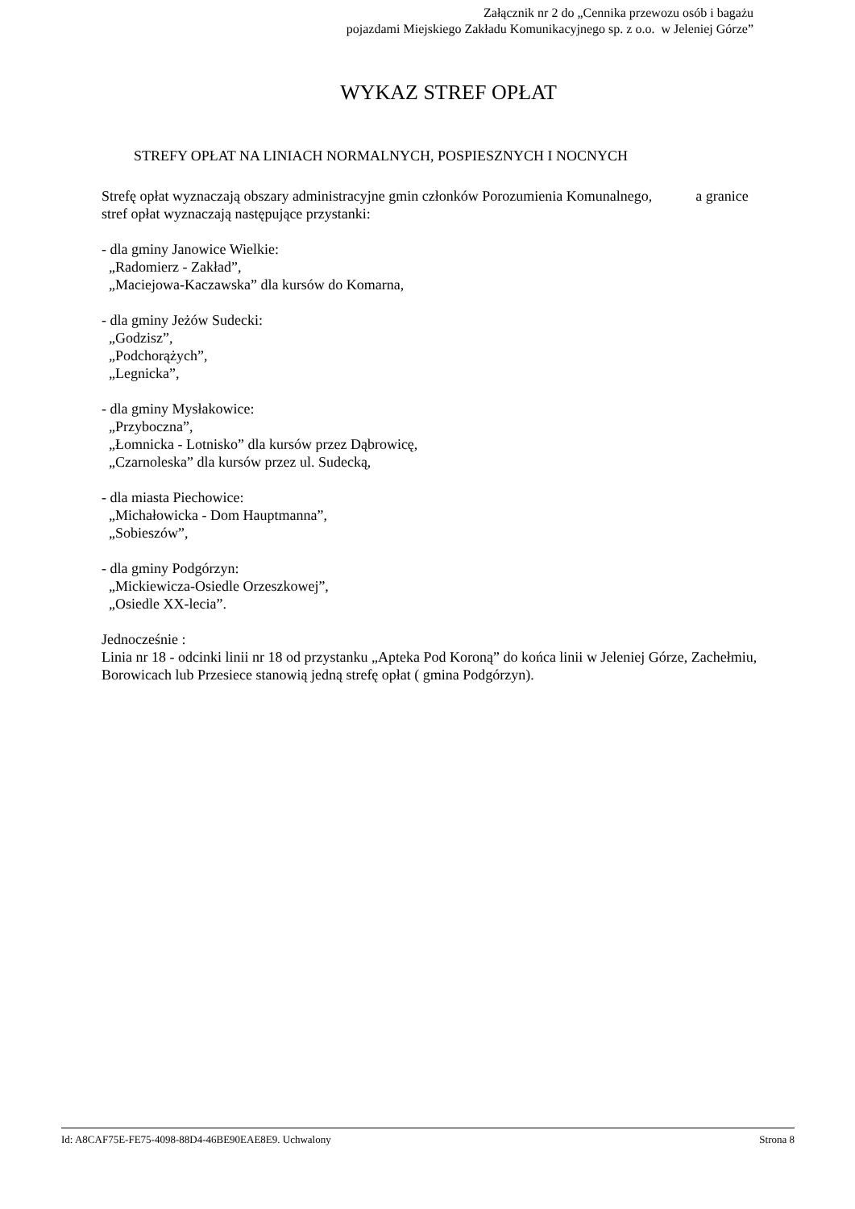Załącznik nr 2 do „Cennika przewozu osób i bagażu
pojazdami Miejskiego Zakładu Komunikacyjnego sp. z o.o. w Jeleniej Górze”
WYKAZ STREF OPŁAT
STREFY OPŁAT NA LINIACH NORMALNYCH, POSPIESZNYCH I NOCNYCH
Strefę opłat wyznaczają obszary administracyjne gmin członków Porozumienia Komunalnego, a granice stref opłat wyznaczają następujące przystanki:
- dla gminy Janowice Wielkie:
„Radomierz - Zakład”,
„Maciejowa-Kaczawska” dla kursów do Komarna,
- dla gminy Jeżów Sudecki:
„Godzisz”,
„Podchorążych”,
„Legnicka”,
- dla gminy Mysłakowice:
„Przyboczna”,
„Łomnicka - Lotnisko” dla kursów przez Dąbrowicę,
„Czarnoleska” dla kursów przez ul. Sudecką,
- dla miasta Piechowice:
„Michałowicka - Dom Hauptmanna”,
„Sobieszów”,
- dla gminy Podgórzyn:
„Mickiewicza-Osiedle Orzeszkowej”,
„Osiedle XX-lecia”.
Jednocześnie :
Linia nr 18 - odcinki linii nr 18 od przystanku „Apteka Pod Koroną” do końca linii w Jeleniej Górze, Zachełmiu, Borowicach lub Przesiece stanowią jedną strefę opłat ( gmina Podgórzyn).
Id: A8CAF75E-FE75-4098-88D4-46BE90EAE8E9. Uchwalony Strona 8